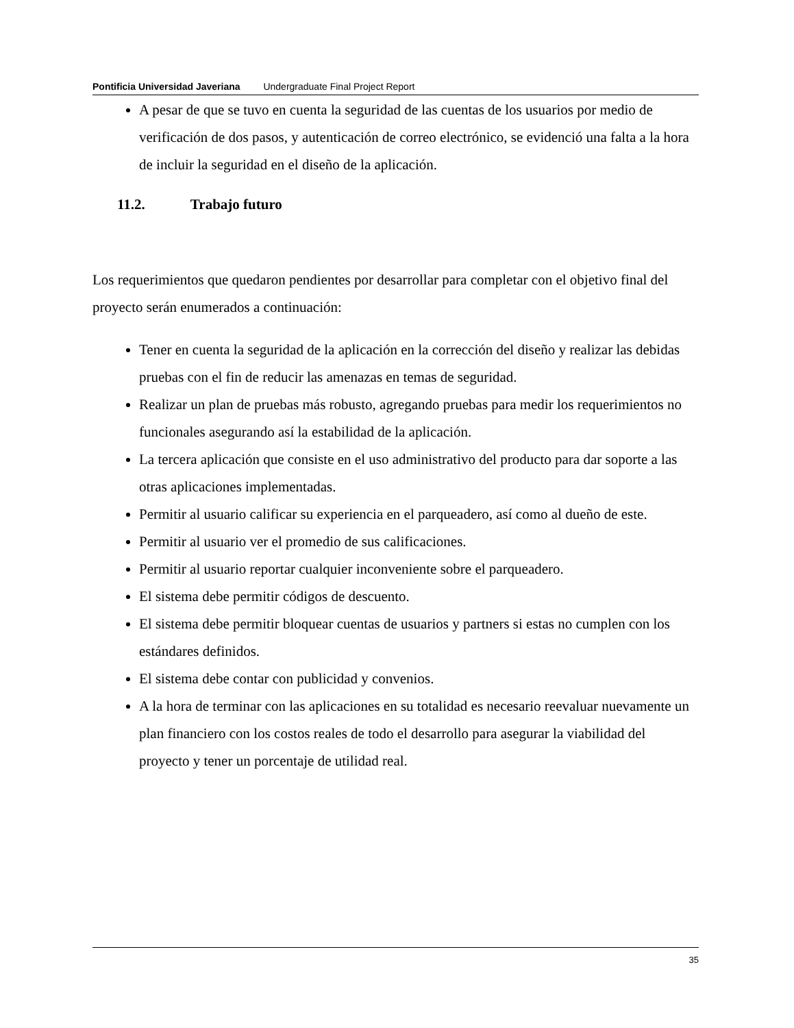Pontificia Universidad Javeriana Undergraduate Final Project Report
A pesar de que se tuvo en cuenta la seguridad de las cuentas de los usuarios por medio de verificación de dos pasos, y autenticación de correo electrónico, se evidenció una falta a la hora de incluir la seguridad en el diseño de la aplicación.
11.2. Trabajo futuro
Los requerimientos que quedaron pendientes por desarrollar para completar con el objetivo final del proyecto serán enumerados a continuación:
Tener en cuenta la seguridad de la aplicación en la corrección del diseño y realizar las debidas pruebas con el fin de reducir las amenazas en temas de seguridad.
Realizar un plan de pruebas más robusto, agregando pruebas para medir los requerimientos no funcionales asegurando así la estabilidad de la aplicación.
La tercera aplicación que consiste en el uso administrativo del producto para dar soporte a las otras aplicaciones implementadas.
Permitir al usuario calificar su experiencia en el parqueadero, así como al dueño de este.
Permitir al usuario ver el promedio de sus calificaciones.
Permitir al usuario reportar cualquier inconveniente sobre el parqueadero.
El sistema debe permitir códigos de descuento.
El sistema debe permitir bloquear cuentas de usuarios y partners si estas no cumplen con los estándares definidos.
El sistema debe contar con publicidad y convenios.
A la hora de terminar con las aplicaciones en su totalidad es necesario reevaluar nuevamente un plan financiero con los costos reales de todo el desarrollo para asegurar la viabilidad del proyecto y tener un porcentaje de utilidad real.
35